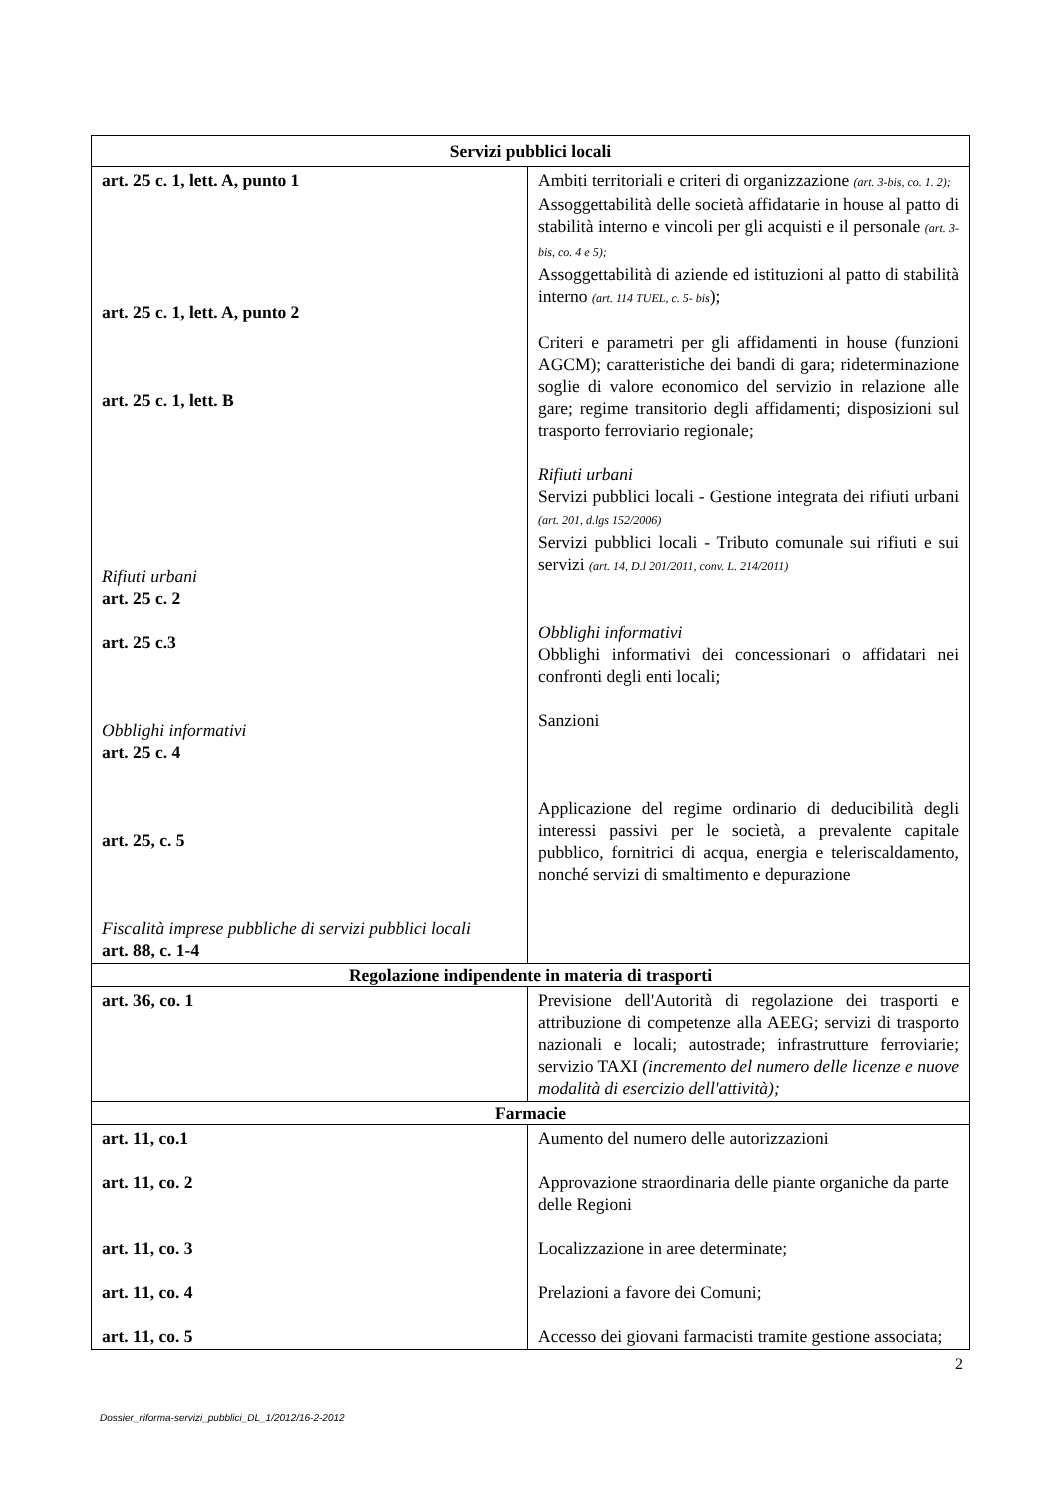| Servizi pubblici locali | |
| --- | --- |
| art. 25 c. 1, lett. A, punto 1 art. 25 c. 1, lett. A, punto 2 art. 25 c. 1, lett. B Rifiuti urbani art. 25 c. 2 art. 25 c.3 Obblighi informativi art. 25 c. 4 art. 25, c. 5 Fiscalità imprese pubbliche di servizi pubblici locali art. 88, c. 1-4 | Ambiti territoriali e criteri di organizzazione (art. 3-bis, co. 1. 2); Assoggettabilità delle società affidatarie in house al patto di stabilità interno e vincoli per gli acquisti e il personale (art. 3-bis, co. 4 e 5); Assoggettabilità di aziende ed istituzioni al patto di stabilità interno (art. 114 TUEL, c. 5- bis ); Criteri e parametri per gli affidamenti in house (funzioni AGCM); caratteristiche dei bandi di gara; rideterminazione soglie di valore economico del servizio in relazione alle gare; regime transitorio degli affidamenti; disposizioni sul trasporto ferroviario regionale; Rifiuti urbani Servizi pubblici locali - Gestione integrata dei rifiuti urbani (art. 201, d.lgs 152/2006) Servizi pubblici locali - Tributo comunale sui rifiuti e sui servizi (art. 14, D.l 201/2011, conv. L. 214/2011) Obblighi informativi Obblighi informativi dei concessionari o affidatari nei confronti degli enti locali; Sanzioni Applicazione del regime ordinario di deducibilità degli interessi passivi per le società, a prevalente capitale pubblico, fornitrici di acqua, energia e teleriscaldamento, nonché servizi di smaltimento e depurazione |
| Regolazione indipendente in materia di trasporti | |
| art. 36, co. 1 | Previsione dell'Autorità di regolazione dei trasporti e attribuzione di competenze alla AEEG; servizi di trasporto nazionali e locali; autostrade; infrastrutture ferroviarie; servizio TAXI (incremento del numero delle licenze e nuove modalità di esercizio dell'attività); |
| Farmacie | |
| art. 11, co.1 art. 11, co. 2 art. 11, co. 3 art. 11, co. 4 art. 11, co. 5 | Aumento del numero delle autorizzazioni Approvazione straordinaria delle piante organiche da parte delle Regioni Localizzazione in aree determinate; Prelazioni a favore dei Comuni; Accesso dei giovani farmacisti tramite gestione associata; |
2
Dossier_riforma-servizi_pubblici_DL_1/2012/16-2-2012